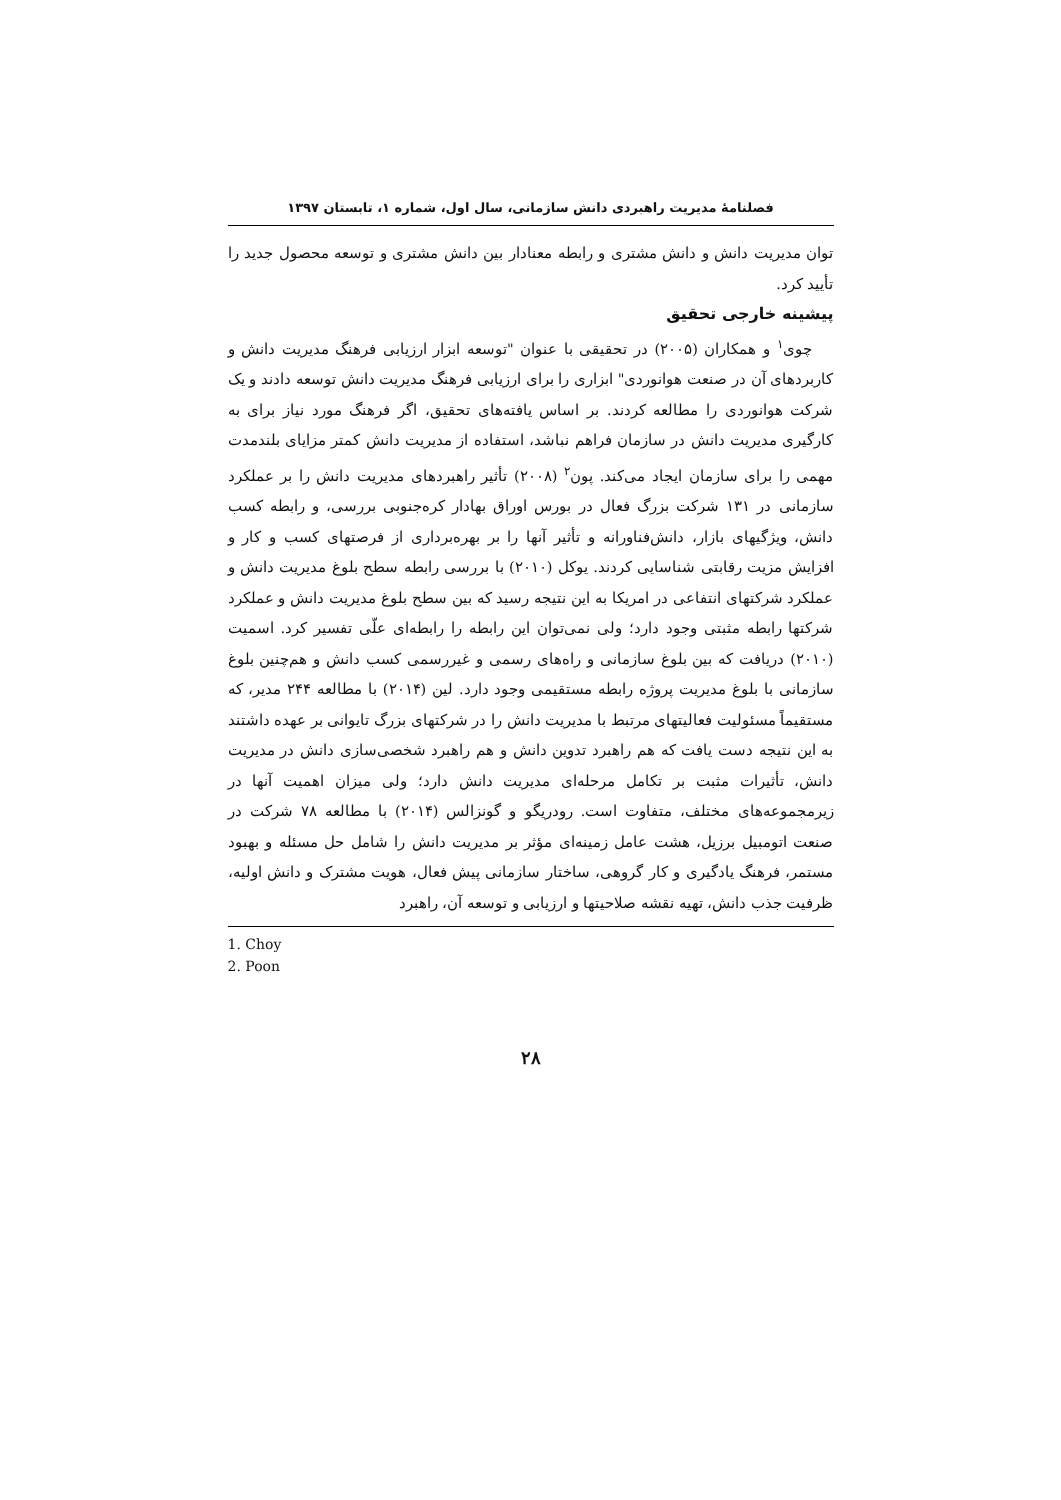فصلنامهٔ مدیریت راهبردی دانش سازمانی، سال اول، شماره ۱، تابستان ۱۳۹۷
توان مدیریت دانش و دانش مشتری و رابطه معنادار بین دانش مشتری و توسعه محصول جدید را تأیید کرد.
پیشینه خارجی تحقیق
چوی<sup>۱</sup> و همکاران (۲۰۰۵) در تحقیقی با عنوان "توسعه ابزار ارزیابی فرهنگ مدیریت دانش و کاربردهای آن در صنعت هوانوردی" ابزاری را برای ارزیابی فرهنگ مدیریت دانش توسعه دادند و یک شرکت هوانوردی را مطالعه کردند. بر اساس یافته‌های تحقیق، اگر فرهنگ مورد نیاز برای به کارگیری مدیریت دانش در سازمان فراهم نباشد، استفاده از مدیریت دانش کمتر مزایای بلندمدت مهمی را برای سازمان ایجاد می‌کند. پون<sup>۲</sup> (۲۰۰۸) تأثیر راهبردهای مدیریت دانش را بر عملکرد سازمانی در ۱۳۱ شرکت بزرگ فعال در بورس اوراق بهادار کره‌جنوبی بررسی، و رابطه کسب دانش، ویژگیهای بازار، دانش‌فناورانه و تأثیر آنها را بر بهره‌برداری از فرصتهای کسب و کار و افزایش مزیت رقابتی شناسایی کردند. یوکل (۲۰۱۰) با بررسی رابطه سطح بلوغ مدیریت دانش و عملکرد شرکتهای انتفاعی در امریکا به این نتیجه رسید که بین سطح بلوغ مدیریت دانش و عملکرد شرکتها رابطه مثبتی وجود دارد؛ ولی نمی‌توان این رابطه را رابطه‌ای علّی تفسیر کرد. اسمیت (۲۰۱۰) دریافت که بین بلوغ سازمانی و راه‌های رسمی و غیررسمی کسب دانش و هم‌چنین بلوغ سازمانی با بلوغ مدیریت پروژه رابطه مستقیمی وجود دارد. لین (۲۰۱۴) با مطالعه ۲۴۴ مدیر، که مستقیماً مسئولیت فعالیتهای مرتبط با مدیریت دانش را در شرکتهای بزرگ تایوانی بر عهده داشتند به این نتیجه دست یافت که هم راهبرد تدوین دانش و هم راهبرد شخصی‌سازی دانش در مدیریت دانش، تأثیرات مثبت بر تکامل مرحله‌ای مدیریت دانش دارد؛ ولی میزان اهمیت آنها در زیرمجموعه‌های مختلف، متفاوت است. رودریگو و گونزالس (۲۰۱۴) با مطالعه ۷۸ شرکت در صنعت اتومبیل برزیل، هشت عامل زمینه‌ای مؤثر بر مدیریت دانش را شامل حل مسئله و بهبود مستمر، فرهنگ یادگیری و کار گروهی، ساختار سازمانی پیش فعال، هویت مشترک و دانش اولیه، ظرفیت جذب دانش، تهیه نقشه صلاحیتها و ارزیابی و توسعه آن، راهبرد
1. Choy
2. Poon
۲۸